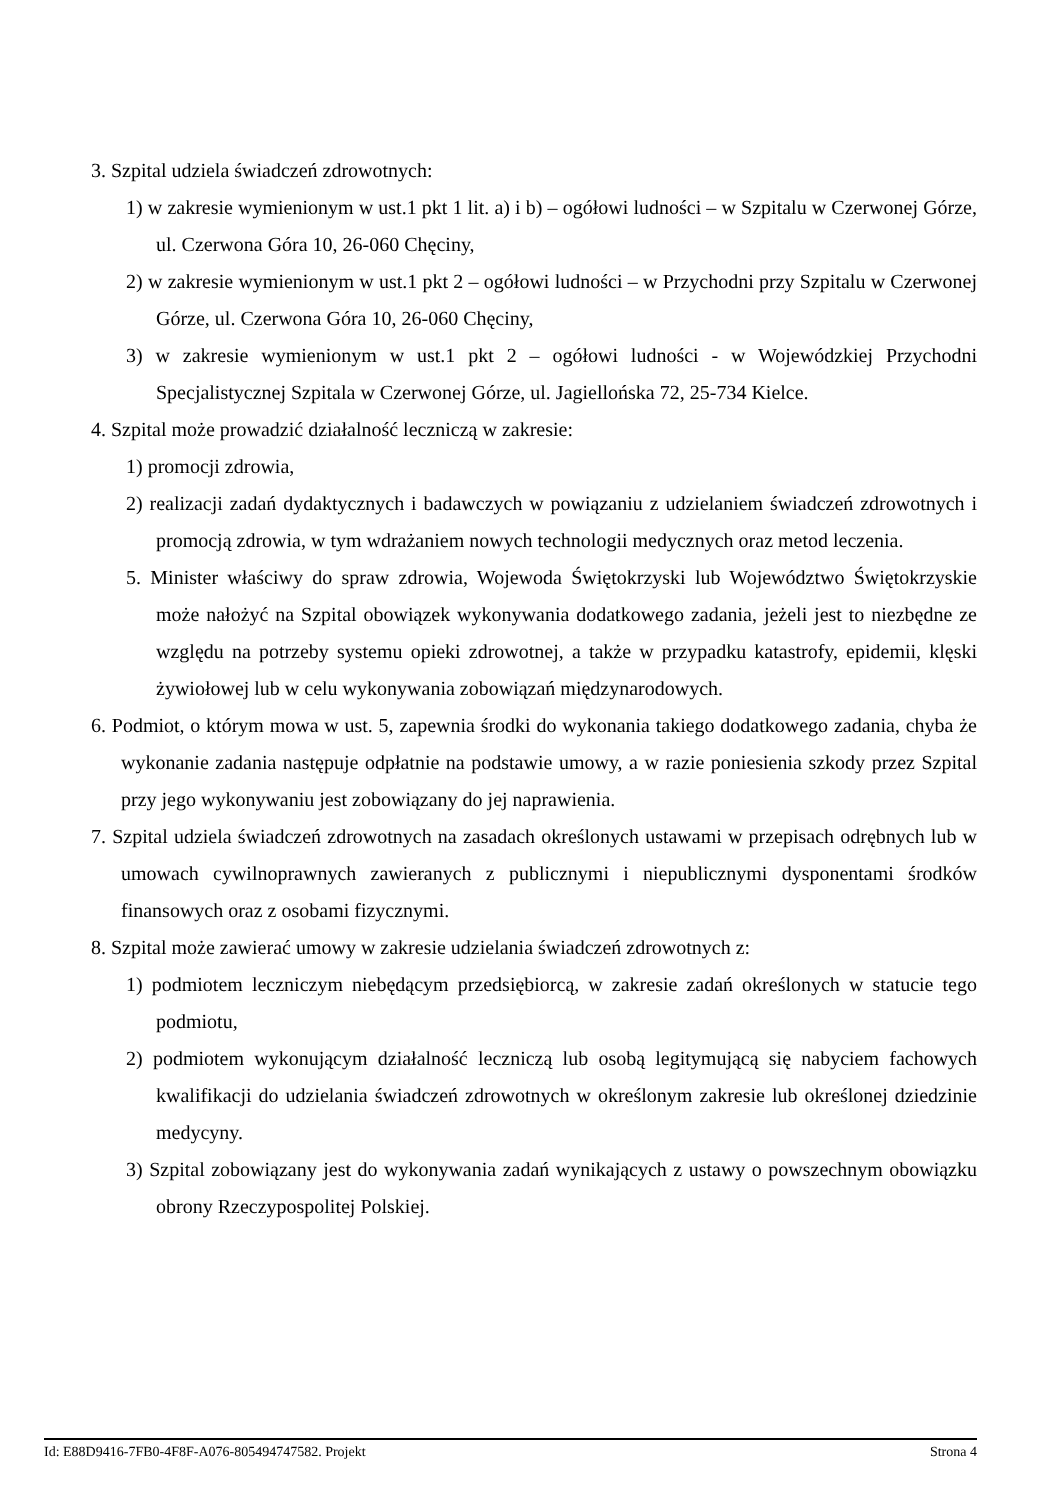3. Szpital udziela świadczeń zdrowotnych:
1) w zakresie wymienionym w ust.1 pkt 1 lit. a) i b) – ogółowi ludności – w Szpitalu w Czerwonej Górze, ul. Czerwona Góra 10, 26-060 Chęciny,
2) w zakresie wymienionym w ust.1 pkt 2 – ogółowi ludności – w Przychodni przy Szpitalu w Czerwonej Górze, ul. Czerwona Góra 10, 26-060 Chęciny,
3) w zakresie wymienionym w ust.1 pkt 2 – ogółowi ludności - w Wojewódzkiej Przychodni Specjalistycznej Szpitala w Czerwonej Górze, ul. Jagiellońska 72, 25-734 Kielce.
4. Szpital może prowadzić działalność leczniczą w zakresie:
1) promocji zdrowia,
2) realizacji zadań dydaktycznych i badawczych w powiązaniu z udzielaniem świadczeń zdrowotnych i promocją zdrowia, w tym wdrażaniem nowych technologii medycznych oraz metod leczenia.
5. Minister właściwy do spraw zdrowia, Wojewoda Świętokrzyski lub Województwo Świętokrzyskie może nałożyć na Szpital obowiązek wykonywania dodatkowego zadania, jeżeli jest to niezbędne ze względu na potrzeby systemu opieki zdrowotnej, a także w przypadku katastrofy, epidemii, klęski żywiołowej lub w celu wykonywania zobowiązań międzynarodowych.
6. Podmiot, o którym mowa w ust. 5, zapewnia środki do wykonania takiego dodatkowego zadania, chyba że wykonanie zadania następuje odpłatnie na podstawie umowy, a w razie poniesienia szkody przez Szpital przy jego wykonywaniu jest zobowiązany do jej naprawienia.
7. Szpital udziela świadczeń zdrowotnych na zasadach określonych ustawami w przepisach odrębnych lub w umowach cywilnoprawnych zawieranych z publicznymi i niepublicznymi dysponentami środków finansowych oraz z osobami fizycznymi.
8. Szpital może zawierać umowy w zakresie udzielania świadczeń zdrowotnych z:
1) podmiotem leczniczym niebędącym przedsiębiorcą, w zakresie zadań określonych w statucie tego podmiotu,
2) podmiotem wykonującym działalność leczniczą lub osobą legitymującą się nabyciem fachowych kwalifikacji do udzielania świadczeń zdrowotnych w określonym zakresie lub określonej dziedzinie medycyny.
3) Szpital zobowiązany jest do wykonywania zadań wynikających z ustawy o powszechnym obowiązku obrony Rzeczypospolitej Polskiej.
Id: E88D9416-7FB0-4F8F-A076-805494747582. Projekt Strona 4